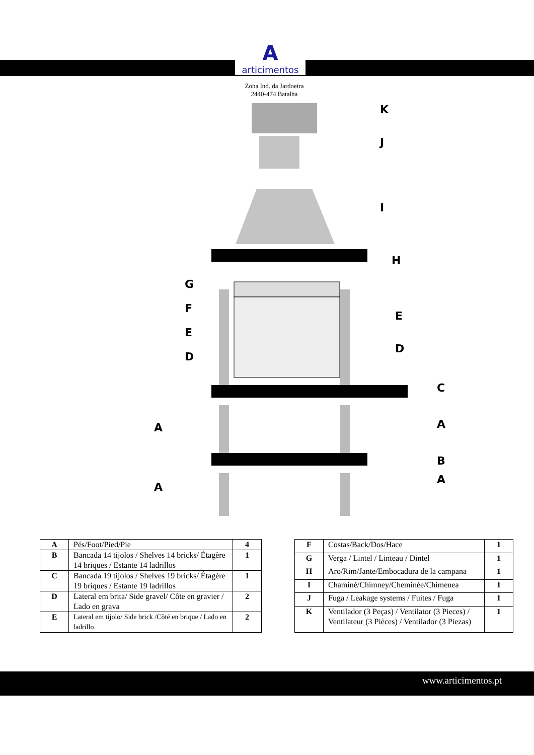A
articimentos
Zona Ind. da Jardoeira
2440-474 Batalha
K
J
I
H
G
F
E
D
E
D
C
A
A
B
A
A
| A | Pés/Foot/Pied/Pie | 4 |
| B | Bancada 14 tijolos / Shelves 14 bricks/ Étagère 14 briques / Estante 14 ladrillos | 1 |
| C | Bancada 19 tijolos / Shelves 19 bricks/ Étagère 19 briques / Estante 19 ladrillos | 1 |
| D | Lateral em brita/ Side gravel/ Côte en gravier / Lado en grava | 2 |
| E | Lateral em tijolo/ Side brick /Côté en brique / Lado en ladrillo | 2 |
| F | Costas/Back/Dos/Hace | 1 |
| G | Verga / Lintel / Linteau / Dintel | 1 |
| H | Aro/Rim/Jante/Embocadura de la campana | 1 |
| I | Chaminé/Chimney/Cheminée/Chimenea | 1 |
| J | Fuga / Leakage systems / Fuites / Fuga | 1 |
| K | Ventilador (3 Peças) / Ventilator (3 Pieces) / Ventilateur (3 Pièces) / Ventilador (3 Piezas) | 1 |
www.articimentos.pt